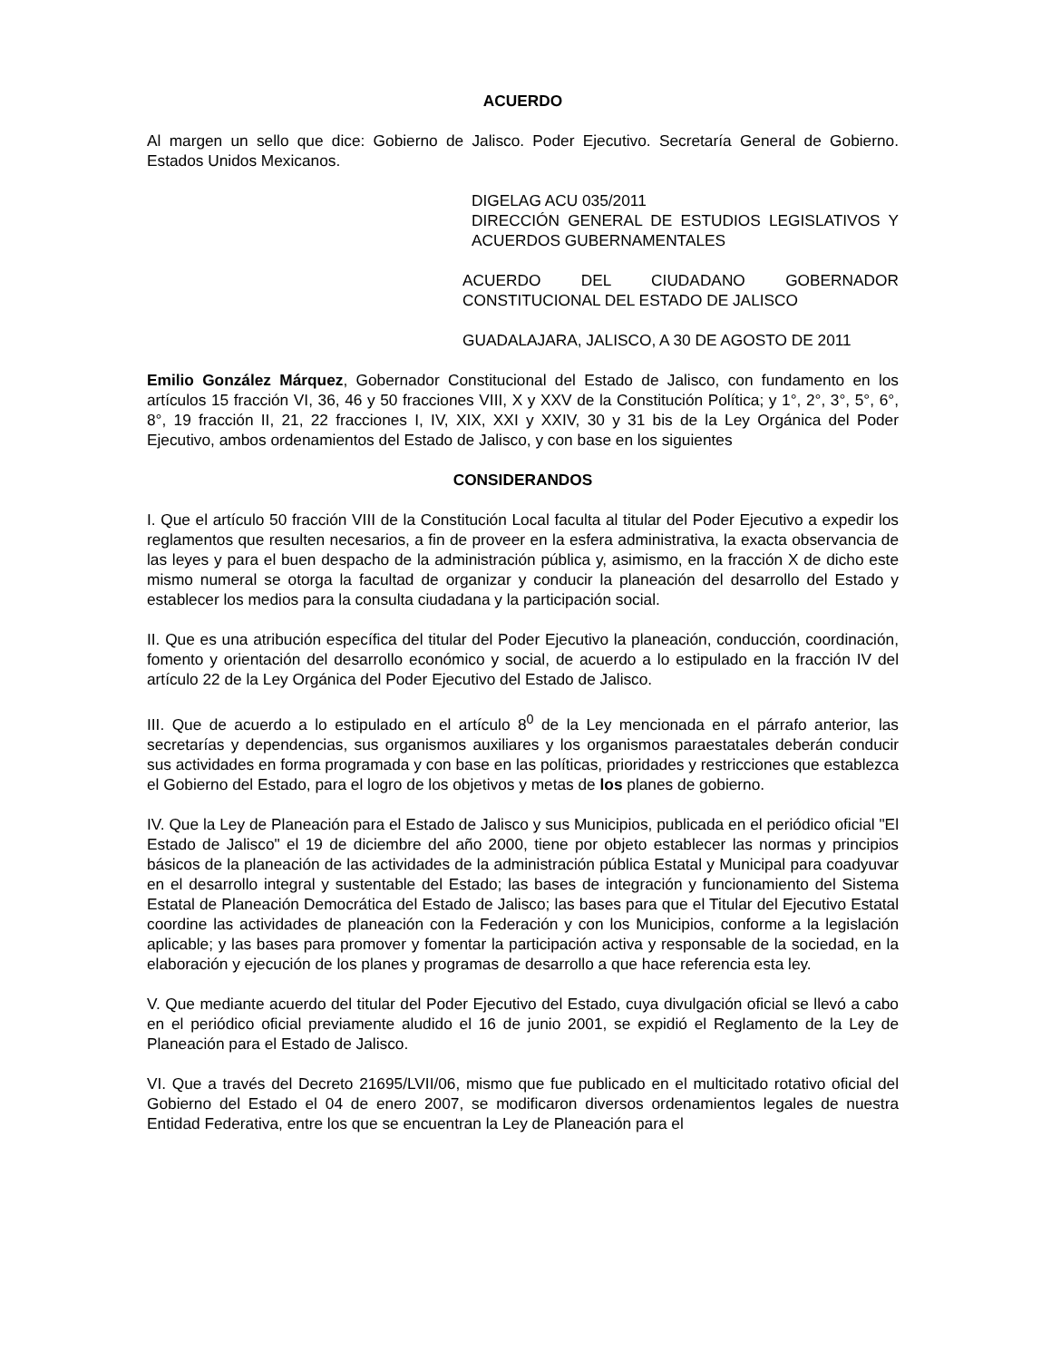ACUERDO
Al margen un sello que dice: Gobierno de Jalisco. Poder Ejecutivo. Secretaría General de Gobierno. Estados Unidos Mexicanos.
DIGELAG ACU 035/2011
DIRECCIÓN GENERAL DE ESTUDIOS LEGISLATIVOS Y ACUERDOS GUBERNAMENTALES
ACUERDO DEL CIUDADANO GOBERNADOR CONSTITUCIONAL DEL ESTADO DE JALISCO
GUADALAJARA, JALISCO, A 30 DE AGOSTO DE 2011
Emilio González Márquez, Gobernador Constitucional del Estado de Jalisco, con fundamento en los artículos 15 fracción VI, 36, 46 y 50 fracciones VIII, X y XXV de la Constitución Política; y 1°, 2°, 3°, 5°, 6°, 8°, 19 fracción II, 21, 22 fracciones I, IV, XIX, XXI y XXIV, 30 y 31 bis de la Ley Orgánica del Poder Ejecutivo, ambos ordenamientos del Estado de Jalisco, y con base en los siguientes
CONSIDERANDOS
I. Que el artículo 50 fracción VIII de la Constitución Local faculta al titular del Poder Ejecutivo a expedir los reglamentos que resulten necesarios, a fin de proveer en la esfera administrativa, la exacta observancia de las leyes y para el buen despacho de la administración pública y, asimismo, en la fracción X de dicho este mismo numeral se otorga la facultad de organizar y conducir la planeación del desarrollo del Estado y establecer los medios para la consulta ciudadana y la participación social.
II. Que es una atribución específica del titular del Poder Ejecutivo la planeación, conducción, coordinación, fomento y orientación del desarrollo económico y social, de acuerdo a lo estipulado en la fracción IV del artículo 22 de la Ley Orgánica del Poder Ejecutivo del Estado de Jalisco.
III. Que de acuerdo a lo estipulado en el artículo 8<sup>0</sup> de la Ley mencionada en el párrafo anterior, las secretarías y dependencias, sus organismos auxiliares y los organismos paraestatales deberán conducir sus actividades en forma programada y con base en las políticas, prioridades y restricciones que establezca el Gobierno del Estado, para el logro de los objetivos y metas de los planes de gobierno.
IV. Que la Ley de Planeación para el Estado de Jalisco y sus Municipios, publicada en el periódico oficial "El Estado de Jalisco" el 19 de diciembre del año 2000, tiene por objeto establecer las normas y principios básicos de la planeación de las actividades de la administración pública Estatal y Municipal para coadyuvar en el desarrollo integral y sustentable del Estado; las bases de integración y funcionamiento del Sistema Estatal de Planeación Democrática del Estado de Jalisco; las bases para que el Titular del Ejecutivo Estatal coordine las actividades de planeación con la Federación y con los Municipios, conforme a la legislación aplicable; y las bases para promover y fomentar la participación activa y responsable de la sociedad, en la elaboración y ejecución de los planes y programas de desarrollo a que hace referencia esta ley.
V. Que mediante acuerdo del titular del Poder Ejecutivo del Estado, cuya divulgación oficial se llevó a cabo en el periódico oficial previamente aludido el 16 de junio 2001, se expidió el Reglamento de la Ley de Planeación para el Estado de Jalisco.
VI. Que a través del Decreto 21695/LVII/06, mismo que fue publicado en el multicitado rotativo oficial del Gobierno del Estado el 04 de enero 2007, se modificaron diversos ordenamientos legales de nuestra Entidad Federativa, entre los que se encuentran la Ley de Planeación para el